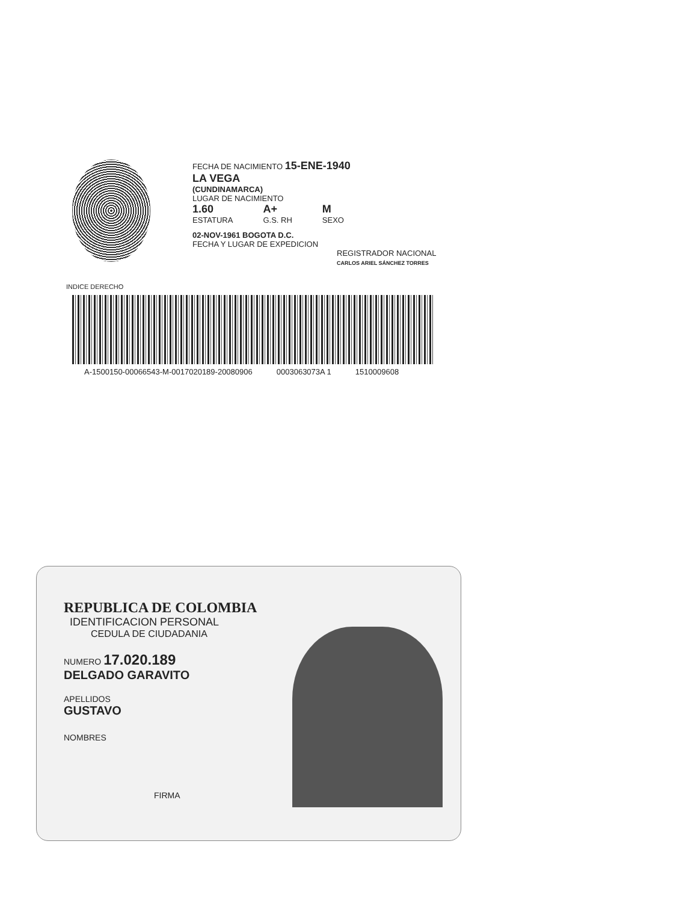FECHA DE NACIMIENTO 15-ENE-1940
LA VEGA
(CUNDINAMARCA)
LUGAR DE NACIMIENTO
1.60
ESTATURA
A+
G.S. RH
M
SEXO
02-NOV-1961 BOGOTA D.C.
FECHA Y LUGAR DE EXPEDICION
REGISTRADOR NACIONAL
CARLOS ARIEL SÁNCHEZ TORRES
INDICE DERECHO
A-1500150-00066543-M-0017020189-20080906 0003063073A 1 1510009608
REPUBLICA DE COLOMBIA
IDENTIFICACION PERSONAL
CEDULA DE CIUDADANIA
NUMERO 17.020.189
DELGADO GARAVITO
APELLIDOS
GUSTAVO
NOMBRES
FIRMA